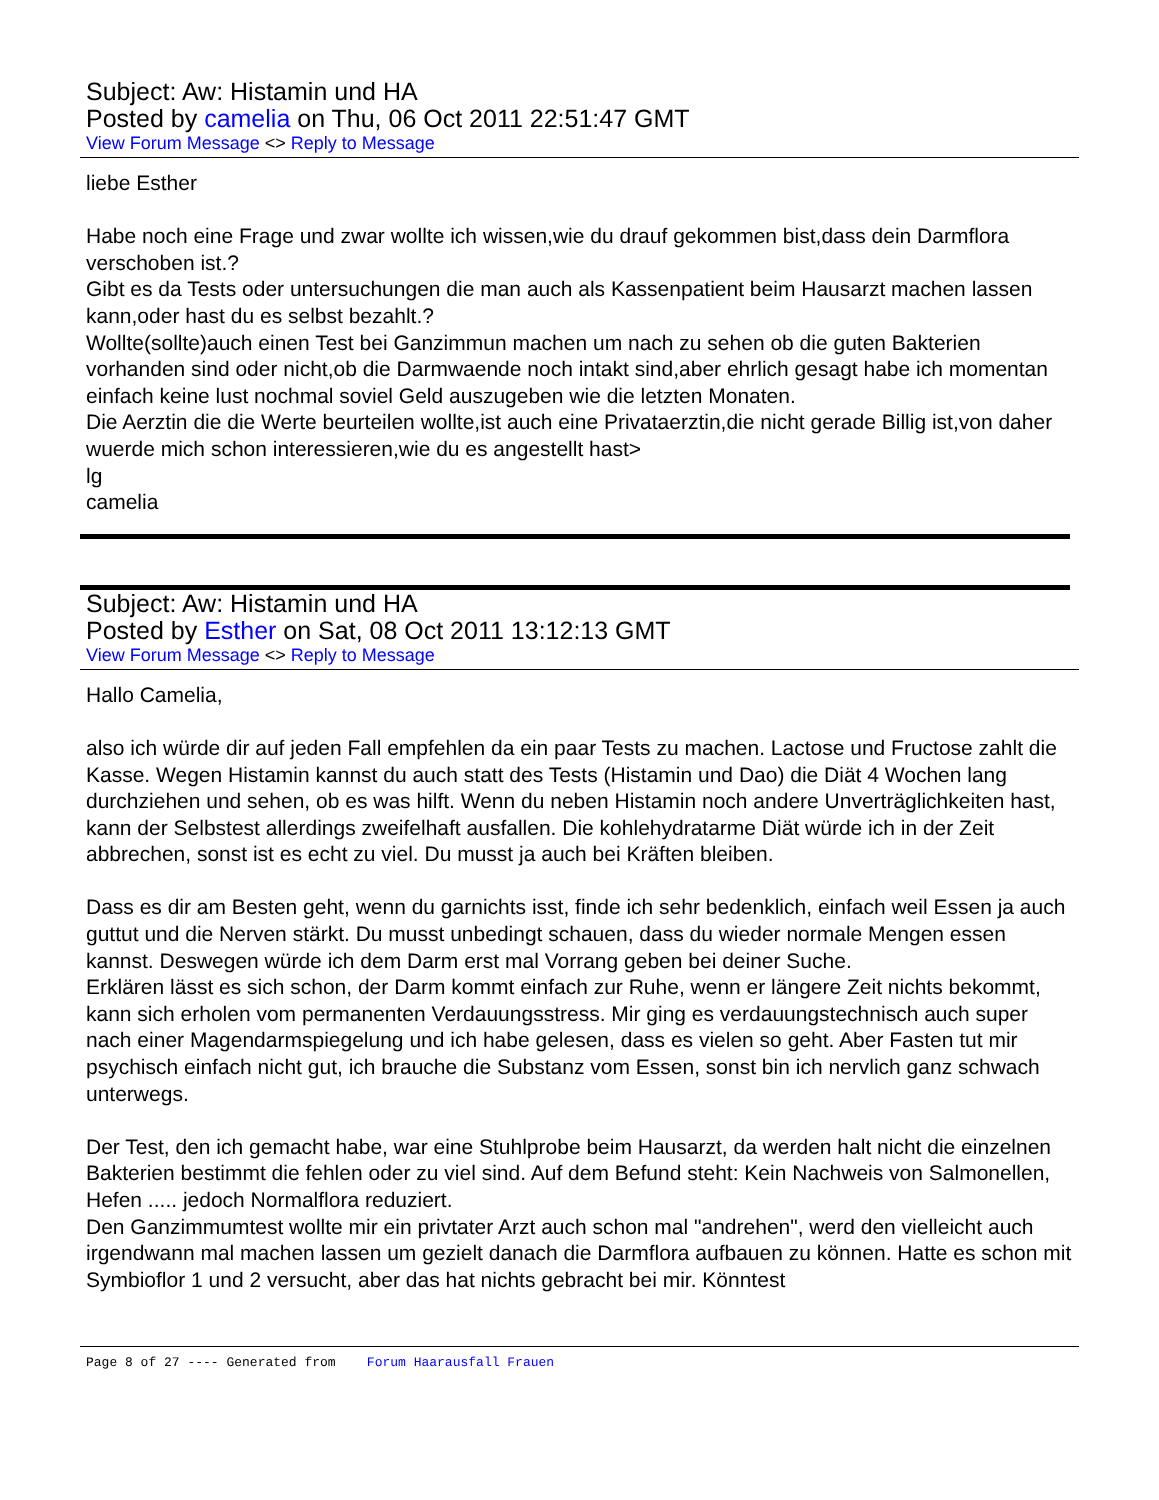Subject: Aw: Histamin und HA
Posted by camelia on Thu, 06 Oct 2011 22:51:47 GMT
View Forum Message <> Reply to Message
liebe Esther
Habe noch eine Frage und zwar wollte ich wissen,wie du drauf gekommen bist,dass dein Darmflora verschoben ist.?
Gibt es da Tests oder untersuchungen die man auch als Kassenpatient beim Hausarzt machen lassen kann,oder hast du es selbst bezahlt.?
Wollte(sollte)auch einen Test bei Ganzimmun machen um nach zu sehen ob die guten Bakterien vorhanden sind oder nicht,ob die Darmwaende noch intakt sind,aber ehrlich gesagt habe ich momentan einfach keine lust nochmal soviel Geld auszugeben wie die letzten Monaten.
Die Aerztin die die Werte beurteilen wollte,ist auch eine Privataerztin,die nicht gerade Billig ist,von daher wuerde mich schon interessieren,wie du es angestellt hast>
lg
camelia
Subject: Aw: Histamin und HA
Posted by Esther on Sat, 08 Oct 2011 13:12:13 GMT
View Forum Message <> Reply to Message
Hallo Camelia,
also ich würde dir auf jeden Fall empfehlen da ein paar Tests zu machen. Lactose und Fructose zahlt die Kasse. Wegen Histamin kannst du auch statt des Tests (Histamin und Dao) die Diät 4 Wochen lang durchziehen und sehen, ob es was hilft. Wenn du neben Histamin noch andere Unverträglichkeiten hast, kann der Selbstest allerdings zweifelhaft ausfallen. Die kohlehydratarme Diät würde ich in der Zeit abbrechen, sonst ist es echt zu viel. Du musst ja auch bei Kräften bleiben.
Dass es dir am Besten geht, wenn du garnichts isst, finde ich sehr bedenklich, einfach weil Essen ja auch guttut und die Nerven stärkt. Du musst unbedingt schauen, dass du wieder normale Mengen essen kannst. Deswegen würde ich dem Darm erst mal Vorrang geben bei deiner Suche.
Erklären lässt es sich schon, der Darm kommt einfach zur Ruhe, wenn er längere Zeit nichts bekommt, kann sich erholen vom permanenten Verdauungsstress. Mir ging es verdauungstechnisch auch super nach einer Magendarmspiegelung und ich habe gelesen, dass es vielen so geht. Aber Fasten tut mir psychisch einfach nicht gut, ich brauche die Substanz vom Essen, sonst bin ich nervlich ganz schwach unterwegs.
Der Test, den ich gemacht habe, war eine Stuhlprobe beim Hausarzt, da werden halt nicht die einzelnen Bakterien bestimmt die fehlen oder zu viel sind. Auf dem Befund steht: Kein Nachweis von Salmonellen, Hefen ..... jedoch Normalflora reduziert.
Den Ganzimmumtest wollte mir ein privtater Arzt auch schon mal "andrehen", werd den vielleicht auch irgendwann mal machen lassen um gezielt danach die Darmflora aufbauen zu können. Hatte es schon mit Symbioflor 1 und 2 versucht, aber das hat nichts gebracht bei mir. Könntest
Page 8 of 27 ---- Generated from Forum Haarausfall Frauen